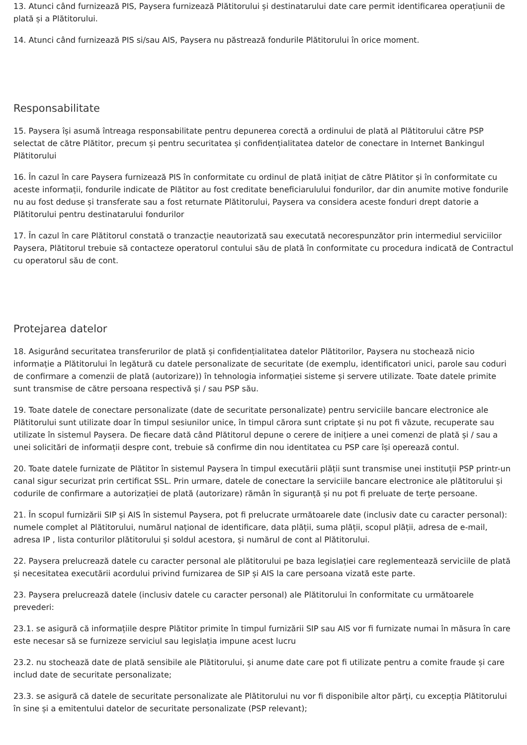13. Atunci când furnizează PIS, Paysera furnizează Plătitorului și destinatarului date care permit identificarea operațiunii de plată și a Plătitorului.
14. Atunci când furnizează PIS si/sau AIS, Paysera nu păstrează fondurile Plătitorului în orice moment.
Responsabilitate
15. Paysera își asumă întreaga responsabilitate pentru depunerea corectă a ordinului de plată al Plătitorului către PSP selectat de către Plătitor, precum și pentru securitatea și confidențialitatea datelor de conectare in Internet Bankingul Plătitorului
16. În cazul în care Paysera furnizează PIS în conformitate cu ordinul de plată inițiat de către Plătitor și în conformitate cu aceste informații, fondurile indicate de Plătitor au fost creditate beneficiarulului fondurilor, dar din anumite motive fondurile nu au fost deduse și transferate sau a fost returnate Plătitorului, Paysera va considera aceste fonduri drept datorie a Plătitorului pentru destinatarului fondurilor
17. În cazul în care Plătitorul constată o tranzacție neautorizată sau executată necorespunzător prin intermediul serviciilor Paysera, Plătitorul trebuie să contacteze operatorul contului său de plată în conformitate cu procedura indicată de Contractul cu operatorul său de cont.
Protejarea datelor
18. Asigurând securitatea transferurilor de plată și confidențialitatea datelor Plătitorilor, Paysera nu stochează nicio informație a Plătitorului în legătură cu datele personalizate de securitate (de exemplu, identificatori unici, parole sau coduri de confirmare a comenzii de plată (autorizare)) în tehnologia informației sisteme și servere utilizate. Toate datele primite sunt transmise de către persoana respectivă și / sau PSP său.
19. Toate datele de conectare personalizate (date de securitate personalizate) pentru serviciile bancare electronice ale Plătitorului sunt utilizate doar în timpul sesiunilor unice, în timpul cărora sunt criptate și nu pot fi văzute, recuperate sau utilizate în sistemul Paysera. De fiecare dată când Plătitorul depune o cerere de inițiere a unei comenzi de plată și / sau a unei solicitări de informații despre cont, trebuie să confirme din nou identitatea cu PSP care își operează contul.
20. Toate datele furnizate de Plătitor în sistemul Paysera în timpul executării plății sunt transmise unei instituții PSP printr-un canal sigur securizat prin certificat SSL. Prin urmare, datele de conectare la serviciile bancare electronice ale plătitorului și codurile de confirmare a autorizației de plată (autorizare) rămân în siguranță și nu pot fi preluate de terțe persoane.
21. În scopul furnizării SIP și AIS în sistemul Paysera, pot fi prelucrate următoarele date (inclusiv date cu caracter personal): numele complet al Plătitorului, numărul național de identificare, data plății, suma plății, scopul plății, adresa de e-mail, adresa IP , lista conturilor plătitorului și soldul acestora, și numărul de cont al Plătitorului.
22. Paysera prelucrează datele cu caracter personal ale plătitorului pe baza legislației care reglementează serviciile de plată și necesitatea executării acordului privind furnizarea de SIP și AIS la care persoana vizată este parte.
23. Paysera prelucrează datele (inclusiv datele cu caracter personal) ale Plătitorului în conformitate cu următoarele prevederi:
23.1. se asigură că informațiile despre Plătitor primite în timpul furnizării SIP sau AIS vor fi furnizate numai în măsura în care este necesar să se furnizeze serviciul sau legislația impune acest lucru
23.2. nu stochează date de plată sensibile ale Plătitorului, și anume date care pot fi utilizate pentru a comite fraude și care includ date de securitate personalizate;
23.3. se asigură că datele de securitate personalizate ale Plătitorului nu vor fi disponibile altor părți, cu excepția Plătitorului în sine și a emitentului datelor de securitate personalizate (PSP relevant);